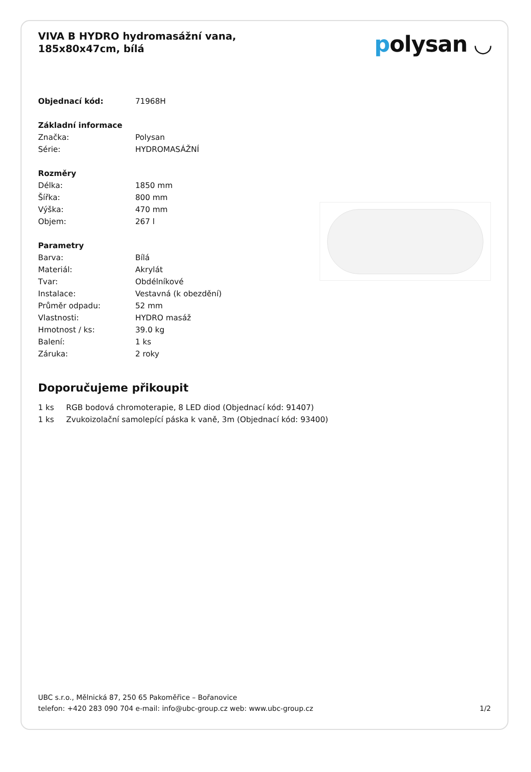VIVA B HYDRO hydromasážní vana, 185x80x47cm, bílá
polysan ◡
| Objednací kód: | 71968H |
| Základní informace | |
| Značka: | Polysan |
| Série: | HYDROMASÁŽNÍ |
| Rozměry | |
| Délka: | 1850 mm |
| Šířka: | 800 mm |
| Výška: | 470 mm |
| Objem: | 267 l |
| Parametry | |
| Barva: | Bílá |
| Materiál: | Akrylát |
| Tvar: | Obdélníkové |
| Instalace: | Vestavná (k obezdění) |
| Průměr odpadu: | 52 mm |
| Vlastnosti: | HYDRO masáž |
| Hmotnost / ks: | 39.0 kg |
| Balení: | 1 ks |
| Záruka: | 2 roky |
Doporučujeme přikoupit
| 1 ks | RGB bodová chromoterapie, 8 LED diod (Objednací kód: 91407) |
| 1 ks | Zvukoizolační samolepící páska k vaně, 3m (Objednací kód: 93400) |
UBC s.r.o., Mělnická 87, 250 65 Pakoměřice – Bořanovice
telefon: +420 283 090 704 e-mail: info@ubc-group.cz web: www.ubc-group.cz
1/2